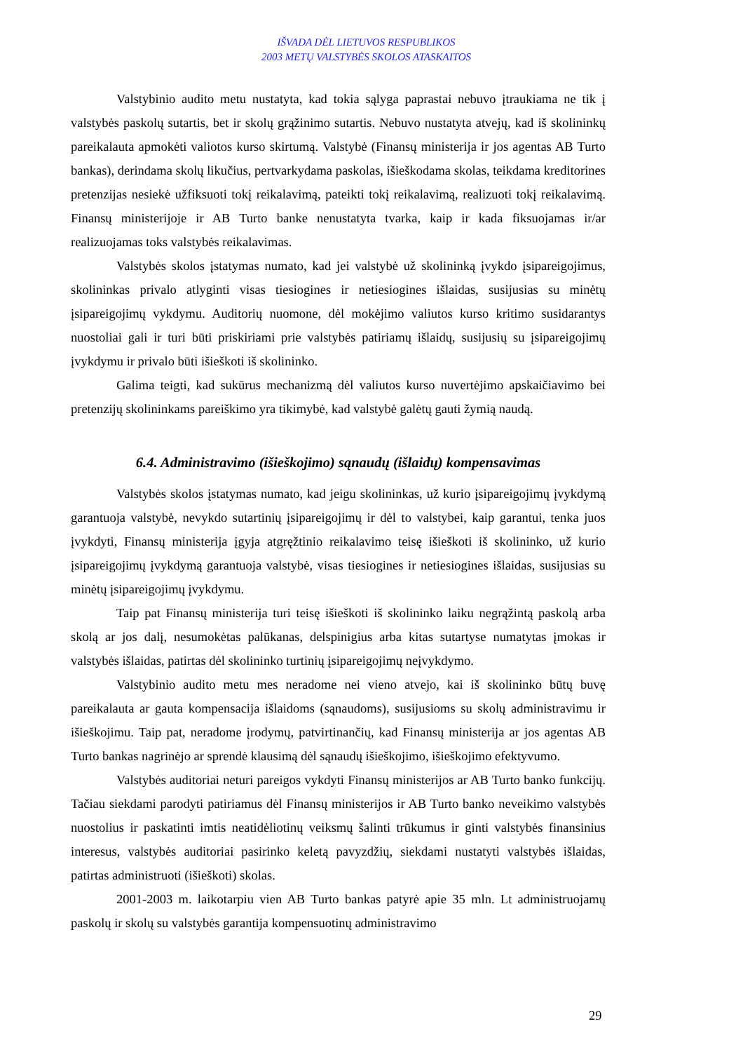IŠVADA DĖL LIETUVOS RESPUBLIKOS
2003 METŲ VALSTYBĖS SKOLOS ATASKAITOS
Valstybinio audito metu nustatyta, kad tokia sąlyga paprastai nebuvo įtraukiama ne tik į valstybės paskolų sutartis, bet ir skolų grąžinimo sutartis. Nebuvo nustatyta atvejų, kad iš skolininkų pareikalauta apmokėti valiotos kurso skirtumą. Valstybė (Finansų ministerija ir jos agentas AB Turto bankas), derindama skolų likučius, pertvarkydama paskolas, išieškodama skolas, teikdama kreditorines pretenzijas nesiekė užfiksuoti tokį reikalavimą, pateikti tokį reikalavimą, realizuoti tokį reikalavimą. Finansų ministerijoje ir AB Turto banke nenustatyta tvarka, kaip ir kada fiksuojamas ir/ar realizuojamas toks valstybės reikalavimas.
Valstybės skolos įstatymas numato, kad jei valstybė už skolininką įvykdo įsipareigojimus, skolininkas privalo atlyginti visas tiesiogines ir netiesiogines išlaidas, susijusias su minėtų įsipareigojimų vykdymu. Auditorių nuomone, dėl mokėjimo valiutos kurso kritimo susidarantys nuostoliai gali ir turi būti priskiriami prie valstybės patiriamų išlaidų, susijusių su įsipareigojimų įvykdymu ir privalo būti išieškoti iš skolininko.
Galima teigti, kad sukūrus mechanizmą dėl valiutos kurso nuvertėjimo apskaičiavimo bei pretenzijų skolininkams pareiškimo yra tikimybė, kad valstybė galėtų gauti žymią naudą.
6.4. Administravimo (išieškojimo) sąnaudų (išlaidų) kompensavimas
Valstybės skolos įstatymas numato, kad jeigu skolininkas, už kurio įsipareigojimų įvykdymą garantuoja valstybė, nevykdo sutartinių įsipareigojimų ir dėl to valstybei, kaip garantui, tenka juos įvykdyti, Finansų ministerija įgyja atgręžtinio reikalavimo teisę išieškoti iš skolininko, už kurio įsipareigojimų įvykdymą garantuoja valstybė, visas tiesiogines ir netiesiogines išlaidas, susijusias su minėtų įsipareigojimų įvykdymu.
Taip pat Finansų ministerija turi teisę išieškoti iš skolininko laiku negrąžintą paskolą arba skolą ar jos dalį, nesumokėtas palūkanas, delspinigius arba kitas sutartyse numatytas įmokas ir valstybės išlaidas, patirtas dėl skolininko turtinių įsipareigojimų neįvykdymo.
Valstybinio audito metu mes neradome nei vieno atvejo, kai iš skolininko būtų buvę pareikalauta ar gauta kompensacija išlaidoms (sąnaudoms), susijusioms su skolų administravimu ir išieškojimu. Taip pat, neradome įrodymų, patvirtinančių, kad Finansų ministerija ar jos agentas AB Turto bankas nagrinėjo ar sprendė klausimą dėl sąnaudų išieškojimo, išieškojimo efektyvumo.
Valstybės auditoriai neturi pareigos vykdyti Finansų ministerijos ar AB Turto banko funkcijų. Tačiau siekdami parodyti patiriamus dėl Finansų ministerijos ir AB Turto banko neveikimo valstybės nuostolius ir paskatinti imtis neatidėliotinų veiksmų šalinti trūkumus ir ginti valstybės finansinius interesus, valstybės auditoriai pasirinko keletą pavyzdžių, siekdami nustatyti valstybės išlaidas, patirtas administruoti (išieškoti) skolas.
2001-2003 m. laikotarpiu vien AB Turto bankas patyrė apie 35 mln. Lt administruojamų paskolų ir skolų su valstybės garantija kompensuotinų administravimo
29